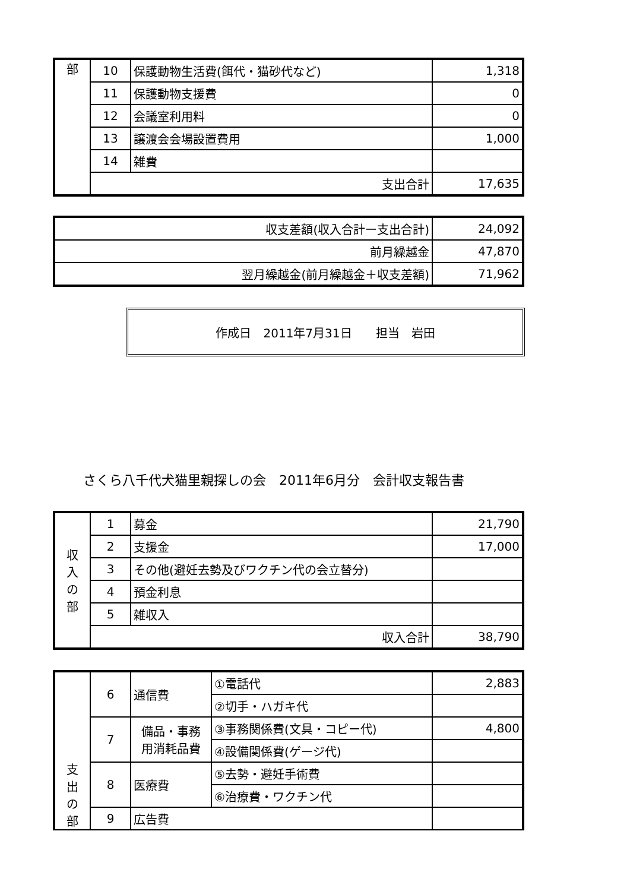| 部 | 10 | 保護動物生活費(餌代・猫砂代など) | 1,318 |
| | 11 | 保護動物支援費 | 0 |
| | 12 | 会議室利用料 | 0 |
| | 13 | 譲渡会会場設置費用 | 1,000 |
| | 14 | 雑費 | |
| | 支出合計 | | 17,635 |
| 収支差額(収入合計ー支出合計) | 24,092 |
| 前月繰越金 | 47,870 |
| 翌月繰越金(前月繰越金＋収支差額) | 71,962 |
作成日　2011年7月31日 担当　岩田
さくら八千代犬猫里親探しの会　2011年6月分　会計収支報告書
| 収 入 の 部 | 1 | 募金 | 21,790 |
| | 2 | 支援金 | 17,000 |
| | 3 | その他(避妊去勢及びワクチン代の会立替分) | |
| | 4 | 預金利息 | |
| | 5 | 雑収入 | |
| | 収入合計 | | 38,790 |
| 支 出 の 部 | 6 | 通信費 | ①電話代 | 2,883 |
| | | | ②切手・ハガキ代 | |
| | 7 | 備品・事務 用消耗品費 | ③事務関係費(文具・コピー代) | 4,800 |
| | | | ④設備関係費(ゲージ代) | |
| | 8 | 医療費 | ⑤去勢・避妊手術費 | |
| | | | ⑥治療費・ワクチン代 | |
| | 9 | 広告費 | | |